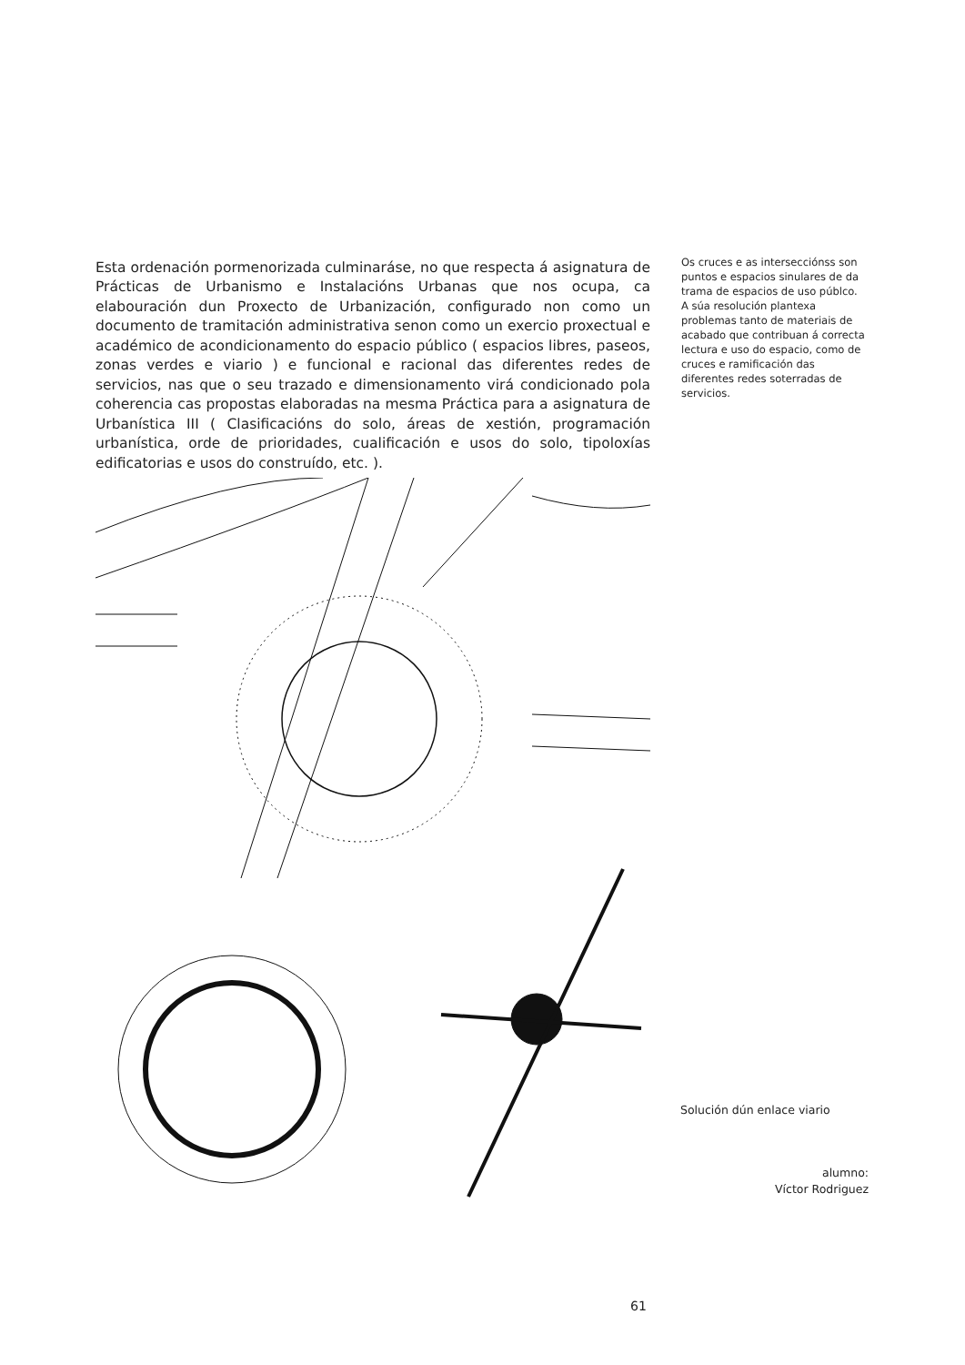Esta ordenación pormenorizada culminaráse, no que respecta á asignatura de Prácticas de Urbanismo e Instalacións Urbanas que nos ocupa, ca elabouración dun Proxecto de Urbanización, configurado non como un documento de tramitación administrativa senon como un exercio proxectual e académico de acondicionamento do espacio público ( espacios libres, paseos, zonas verdes e viario ) e funcional e racional das diferentes redes de servicios, nas que o seu trazado e dimensionamento virá condicionado pola coherencia cas propostas elaboradas na mesma Práctica para a asignatura de Urbanística III ( Clasificacións do solo, áreas de xestión, programación urbanística, orde de prioridades, cualificación e usos do solo, tipoloxías edificatorias e usos do construído, etc. ).
Os cruces e as intersecciónss son puntos e espacios sinulares de da trama de espacios de uso públco. A súa resolución plantexa problemas tanto de materiais de acabado que contribuan á correcta lectura e uso do espacio, como de cruces e ramificación das diferentes redes soterradas de servicios.
Solución dún enlace viario
alumno:
Víctor Rodriguez
61